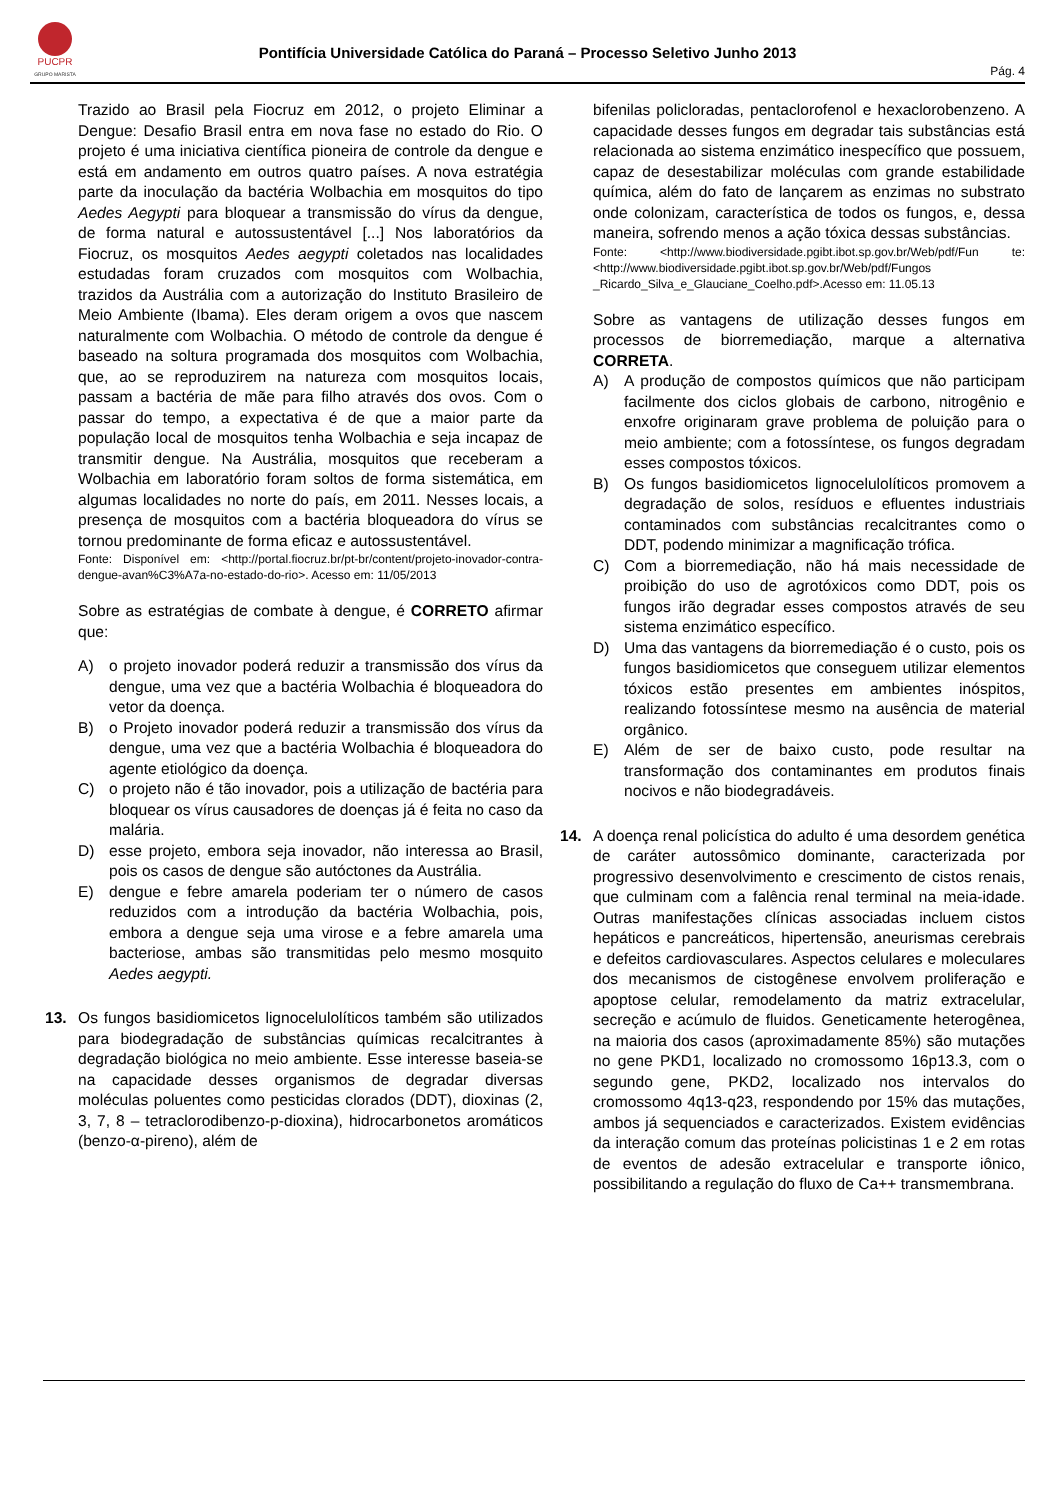PUCPR
GRUPO MARISTA
Pontifícia Universidade Católica do Paraná – Processo Seletivo Junho 2013
Pág. 4
Trazido ao Brasil pela Fiocruz em 2012, o projeto Eliminar a Dengue: Desafio Brasil entra em nova fase no estado do Rio. O projeto é uma iniciativa científica pioneira de controle da dengue e está em andamento em outros quatro países. A nova estratégia parte da inoculação da bactéria Wolbachia em mosquitos do tipo Aedes Aegypti para bloquear a transmissão do vírus da dengue, de forma natural e autossustentável [...] Nos laboratórios da Fiocruz, os mosquitos Aedes aegypti coletados nas localidades estudadas foram cruzados com mosquitos com Wolbachia, trazidos da Austrália com a autorização do Instituto Brasileiro de Meio Ambiente (Ibama). Eles deram origem a ovos que nascem naturalmente com Wolbachia. O método de controle da dengue é baseado na soltura programada dos mosquitos com Wolbachia, que, ao se reproduzirem na natureza com mosquitos locais, passam a bactéria de mãe para filho através dos ovos. Com o passar do tempo, a expectativa é de que a maior parte da população local de mosquitos tenha Wolbachia e seja incapaz de transmitir dengue. Na Austrália, mosquitos que receberam a Wolbachia em laboratório foram soltos de forma sistemática, em algumas localidades no norte do país, em 2011. Nesses locais, a presença de mosquitos com a bactéria bloqueadora do vírus se tornou predominante de forma eficaz e autossustentável.
Fonte: Disponível em: <http://portal.fiocruz.br/pt-br/content/projeto-inovador-contra-dengue-avan%C3%A7a-no-estado-do-rio>. Acesso em: 11/05/2013
Sobre as estratégias de combate à dengue, é CORRETO afirmar que:
A) o projeto inovador poderá reduzir a transmissão dos vírus da dengue, uma vez que a bactéria Wolbachia é bloqueadora do vetor da doença.
B) o Projeto inovador poderá reduzir a transmissão dos vírus da dengue, uma vez que a bactéria Wolbachia é bloqueadora do agente etiológico da doença.
C) o projeto não é tão inovador, pois a utilização de bactéria para bloquear os vírus causadores de doenças já é feita no caso da malária.
D) esse projeto, embora seja inovador, não interessa ao Brasil, pois os casos de dengue são autóctones da Austrália.
E) dengue e febre amarela poderiam ter o número de casos reduzidos com a introdução da bactéria Wolbachia, pois, embora a dengue seja uma virose e a febre amarela uma bacteriose, ambas são transmitidas pelo mesmo mosquito Aedes aegypti.
13. Os fungos basidiomicetos lignocelulolíticos também são utilizados para biodegradação de substâncias químicas recalcitrantes à degradação biológica no meio ambiente. Esse interesse baseia-se na capacidade desses organismos de degradar diversas moléculas poluentes como pesticidas clorados (DDT), dioxinas (2, 3, 7, 8 – tetraclorodibenzo-p-dioxina), hidrocarbonetos aromáticos (benzo-α-pireno), além de
bifenilas policloradas, pentaclorofenol e hexaclorobenzeno. A capacidade desses fungos em degradar tais substâncias está relacionada ao sistema enzimático inespecífico que possuem, capaz de desestabilizar moléculas com grande estabilidade química, além do fato de lançarem as enzimas no substrato onde colonizam, característica de todos os fungos, e, dessa maneira, sofrendo menos a ação tóxica dessas substâncias.
Fonte: <http://www.biodiversidade.pgibt.ibot.sp.gov.br/Web/pdf/Fun te: <http://www.biodiversidade.pgibt.ibot.sp.gov.br/Web/pdf/Fungos _Ricardo_Silva_e_Glauciane_Coelho.pdf>.Acesso em: 11.05.13
Sobre as vantagens de utilização desses fungos em processos de biorremediação, marque a alternativa CORRETA.
A) A produção de compostos químicos que não participam facilmente dos ciclos globais de carbono, nitrogênio e enxofre originaram grave problema de poluição para o meio ambiente; com a fotossíntese, os fungos degradam esses compostos tóxicos.
B) Os fungos basidiomicetos lignocelulolíticos promovem a degradação de solos, resíduos e efluentes industriais contaminados com substâncias recalcitrantes como o DDT, podendo minimizar a magnificação trófica.
C) Com a biorremediação, não há mais necessidade de proibição do uso de agrotóxicos como DDT, pois os fungos irão degradar esses compostos através de seu sistema enzimático específico.
D) Uma das vantagens da biorremediação é o custo, pois os fungos basidiomicetos que conseguem utilizar elementos tóxicos estão presentes em ambientes inóspitos, realizando fotossíntese mesmo na ausência de material orgânico.
E) Além de ser de baixo custo, pode resultar na transformação dos contaminantes em produtos finais nocivos e não biodegradáveis.
14. A doença renal policística do adulto é uma desordem genética de caráter autossômico dominante, caracterizada por progressivo desenvolvimento e crescimento de cistos renais, que culminam com a falência renal terminal na meia-idade. Outras manifestações clínicas associadas incluem cistos hepáticos e pancreáticos, hipertensão, aneurismas cerebrais e defeitos cardiovasculares. Aspectos celulares e moleculares dos mecanismos de cistogênese envolvem proliferação e apoptose celular, remodelamento da matriz extracelular, secreção e acúmulo de fluidos. Geneticamente heterogênea, na maioria dos casos (aproximadamente 85%) são mutações no gene PKD1, localizado no cromossomo 16p13.3, com o segundo gene, PKD2, localizado nos intervalos do cromossomo 4q13-q23, respondendo por 15% das mutações, ambos já sequenciados e caracterizados. Existem evidências da interação comum das proteínas policistinas 1 e 2 em rotas de eventos de adesão extracelular e transporte iônico, possibilitando a regulação do fluxo de Ca++ transmembrana.